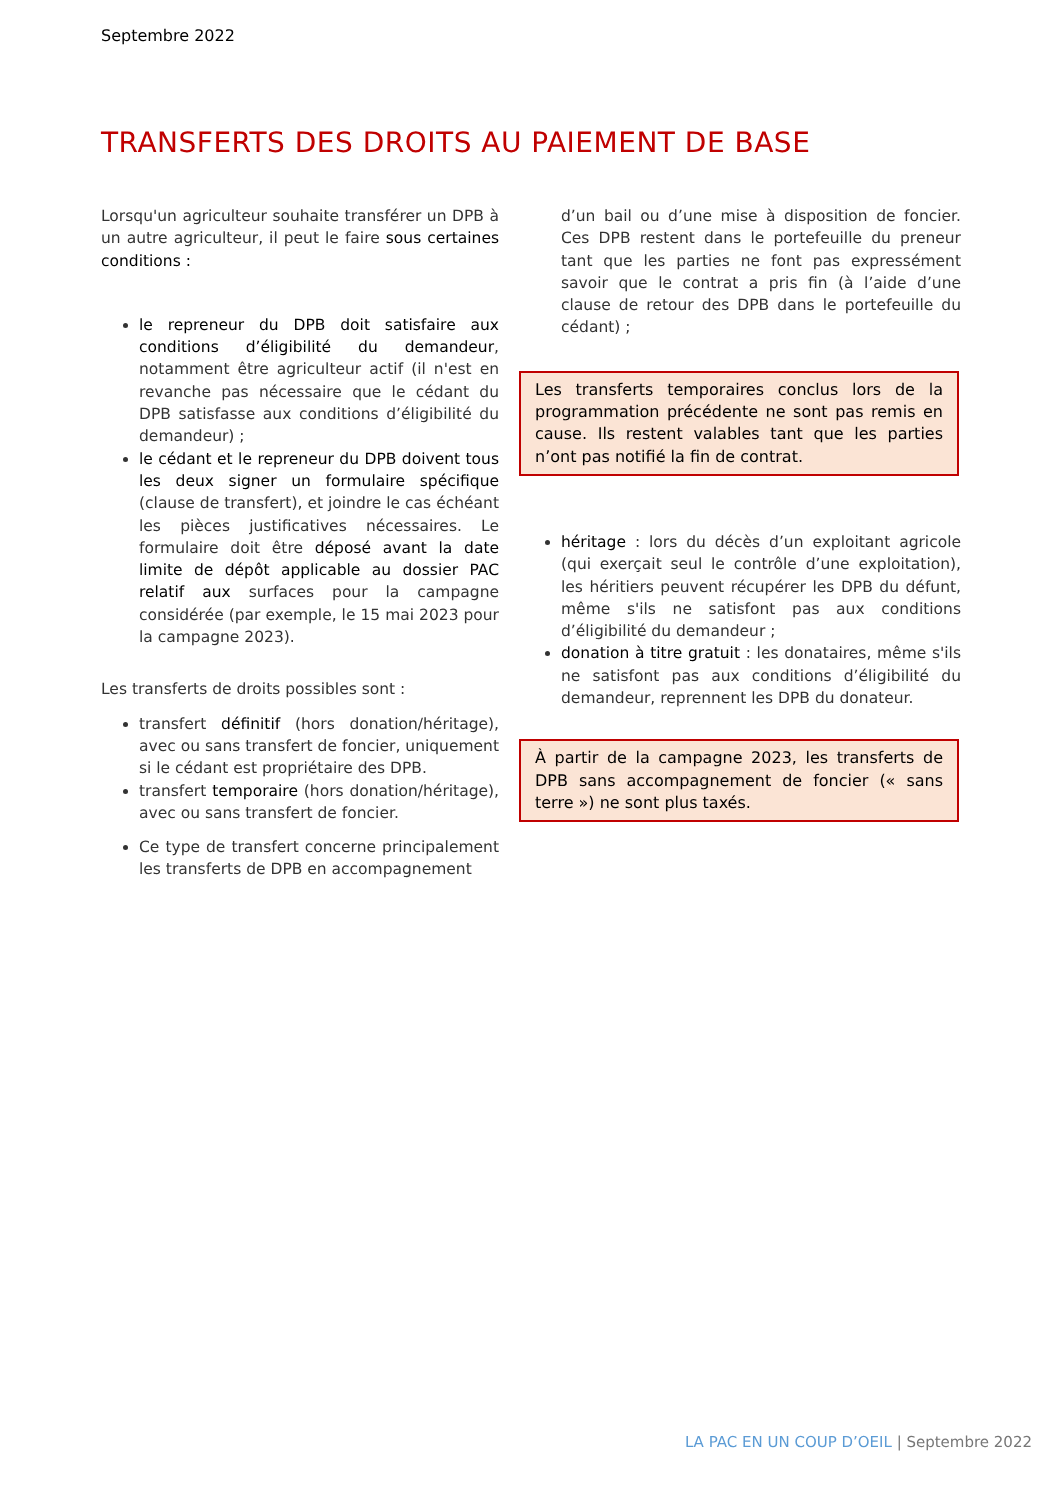Septembre 2022
TRANSFERTS DES DROITS AU PAIEMENT DE BASE
Lorsqu'un agriculteur souhaite transférer un DPB à un autre agriculteur, il peut le faire sous certaines conditions :
le repreneur du DPB doit satisfaire aux conditions d’éligibilité du demandeur, notamment être agriculteur actif (il n'est en revanche pas nécessaire que le cédant du DPB satisfasse aux conditions d’éligibilité du demandeur) ;
le cédant et le repreneur du DPB doivent tous les deux signer un formulaire spécifique (clause de transfert), et joindre le cas échéant les pièces justificatives nécessaires. Le formulaire doit être déposé avant la date limite de dépôt applicable au dossier PAC relatif aux surfaces pour la campagne considérée (par exemple, le 15 mai 2023 pour la campagne 2023).
Les transferts de droits possibles sont :
transfert définitif (hors donation/héritage), avec ou sans transfert de foncier, uniquement si le cédant est propriétaire des DPB.
transfert temporaire (hors donation/héritage), avec ou sans transfert de foncier.
Ce type de transfert concerne principalement les transferts de DPB en accompagnement
d’un bail ou d’une mise à disposition de foncier. Ces DPB restent dans le portefeuille du preneur tant que les parties ne font pas expressément savoir que le contrat a pris fin (à l’aide d’une clause de retour des DPB dans le portefeuille du cédant) ;
Les transferts temporaires conclus lors de la programmation précédente ne sont pas remis en cause. Ils restent valables tant que les parties n’ont pas notifié la fin de contrat.
héritage : lors du décès d’un exploitant agricole (qui exerçait seul le contrôle d’une exploitation), les héritiers peuvent récupérer les DPB du défunt, même s'ils ne satisfont pas aux conditions d’éligibilité du demandeur ;
donation à titre gratuit : les donataires, même s'ils ne satisfont pas aux conditions d’éligibilité du demandeur, reprennent les DPB du donateur.
À partir de la campagne 2023, les transferts de DPB sans accompagnement de foncier (« sans terre ») ne sont plus taxés.
LA PAC EN UN COUP D’OEIL | Septembre 2022